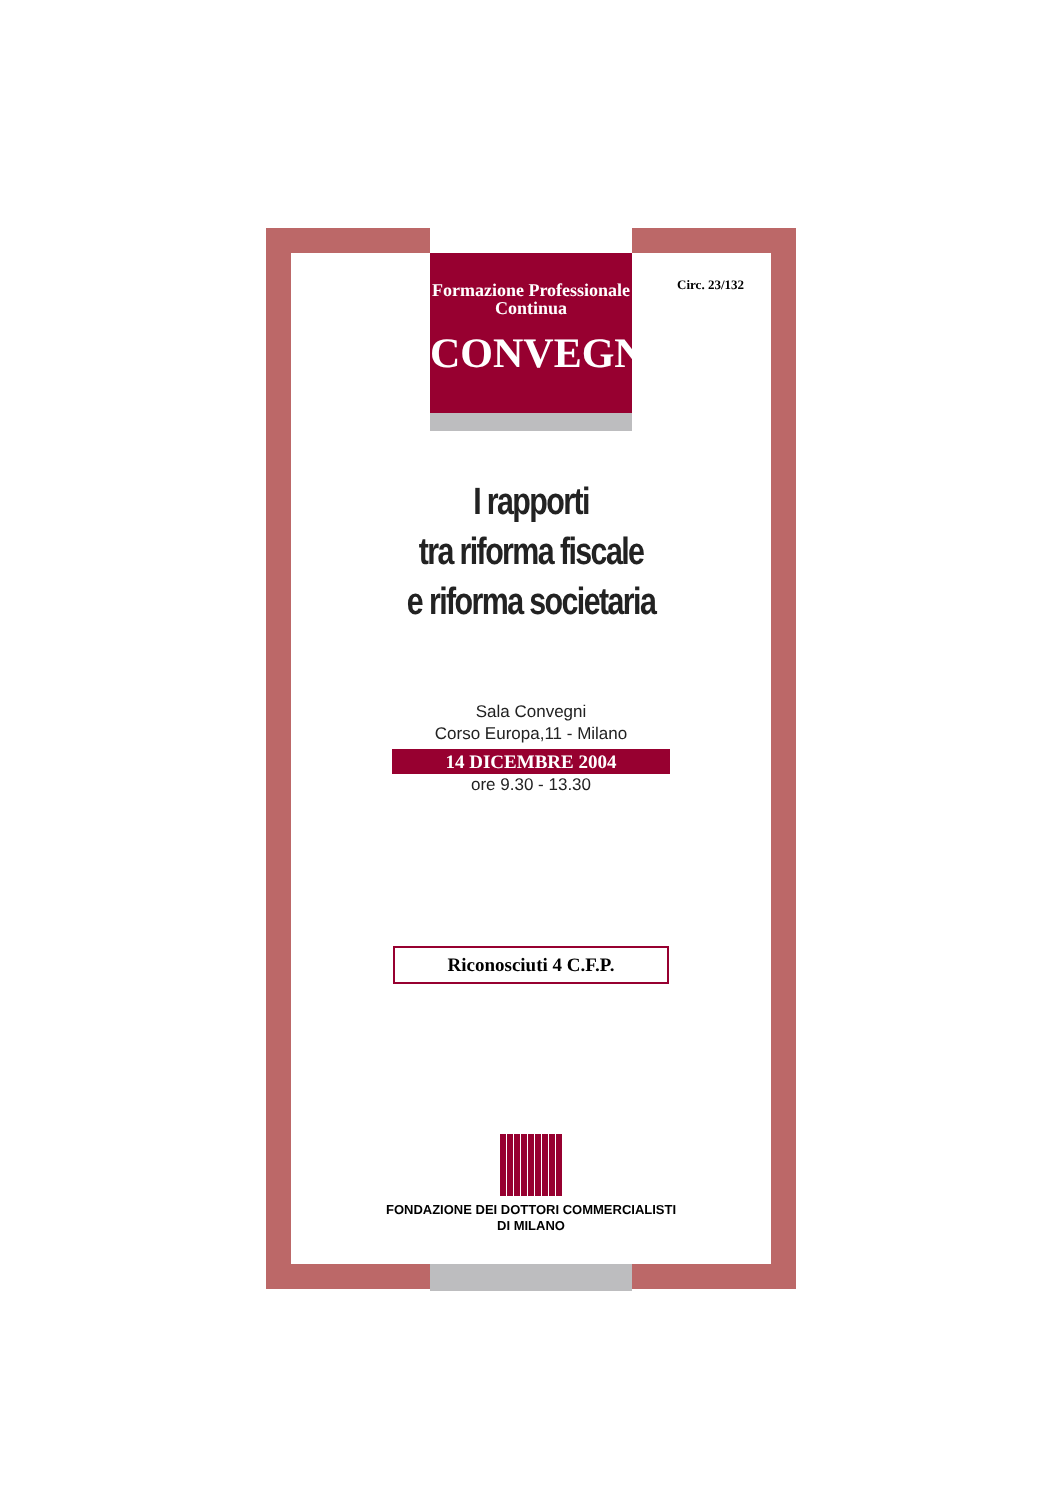Circ. 23/132
Formazione Professionale
Continua
CONVEGNO
I rapporti
tra riforma fiscale
e riforma societaria
Sala Convegni
Corso Europa,11 - Milano
14 DICEMBRE 2004
ore 9.30 - 13.30
Riconosciuti 4 C.F.P.
FONDAZIONE DEI DOTTORI COMMERCIALISTI
DI MILANO